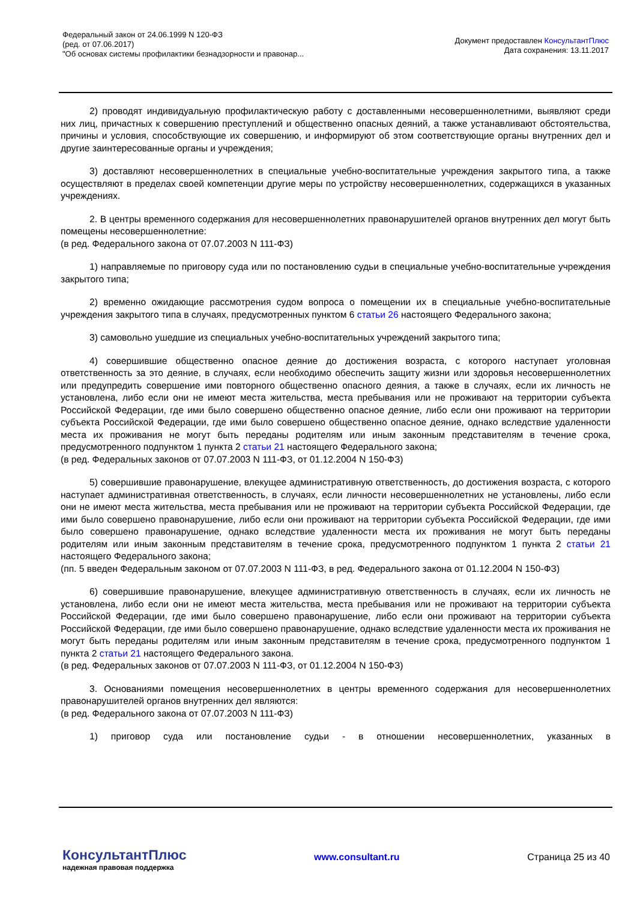Федеральный закон от 24.06.1999 N 120-ФЗ
(ред. от 07.06.2017)
"Об основах системы профилактики безнадзорности и правонар...
Документ предоставлен КонсультантПлюс
Дата сохранения: 13.11.2017
2) проводят индивидуальную профилактическую работу с доставленными несовершеннолетними, выявляют среди них лиц, причастных к совершению преступлений и общественно опасных деяний, а также устанавливают обстоятельства, причины и условия, способствующие их совершению, и информируют об этом соответствующие органы внутренних дел и другие заинтересованные органы и учреждения;
3) доставляют несовершеннолетних в специальные учебно-воспитательные учреждения закрытого типа, а также осуществляют в пределах своей компетенции другие меры по устройству несовершеннолетних, содержащихся в указанных учреждениях.
2. В центры временного содержания для несовершеннолетних правонарушителей органов внутренних дел могут быть помещены несовершеннолетние:
(в ред. Федерального закона от 07.07.2003 N 111-ФЗ)
1) направляемые по приговору суда или по постановлению судьи в специальные учебно-воспитательные учреждения закрытого типа;
2) временно ожидающие рассмотрения судом вопроса о помещении их в специальные учебно-воспитательные учреждения закрытого типа в случаях, предусмотренных пунктом 6 статьи 26 настоящего Федерального закона;
3) самовольно ушедшие из специальных учебно-воспитательных учреждений закрытого типа;
4) совершившие общественно опасное деяние до достижения возраста, с которого наступает уголовная ответственность за это деяние, в случаях, если необходимо обеспечить защиту жизни или здоровья несовершеннолетних или предупредить совершение ими повторного общественно опасного деяния, а также в случаях, если их личность не установлена, либо если они не имеют места жительства, места пребывания или не проживают на территории субъекта Российской Федерации, где ими было совершено общественно опасное деяние, либо если они проживают на территории субъекта Российской Федерации, где ими было совершено общественно опасное деяние, однако вследствие удаленности места их проживания не могут быть переданы родителям или иным законным представителям в течение срока, предусмотренного подпунктом 1 пункта 2 статьи 21 настоящего Федерального закона;
(в ред. Федеральных законов от 07.07.2003 N 111-ФЗ, от 01.12.2004 N 150-ФЗ)
5) совершившие правонарушение, влекущее административную ответственность, до достижения возраста, с которого наступает административная ответственность, в случаях, если личности несовершеннолетних не установлены, либо если они не имеют места жительства, места пребывания или не проживают на территории субъекта Российской Федерации, где ими было совершено правонарушение, либо если они проживают на территории субъекта Российской Федерации, где ими было совершено правонарушение, однако вследствие удаленности места их проживания не могут быть переданы родителям или иным законным представителям в течение срока, предусмотренного подпунктом 1 пункта 2 статьи 21 настоящего Федерального закона;
(пп. 5 введен Федеральным законом от 07.07.2003 N 111-ФЗ, в ред. Федерального закона от 01.12.2004 N 150-ФЗ)
6) совершившие правонарушение, влекущее административную ответственность в случаях, если их личность не установлена, либо если они не имеют места жительства, места пребывания или не проживают на территории субъекта Российской Федерации, где ими было совершено правонарушение, либо если они проживают на территории субъекта Российской Федерации, где ими было совершено правонарушение, однако вследствие удаленности места их проживания не могут быть переданы родителям или иным законным представителям в течение срока, предусмотренного подпунктом 1 пункта 2 статьи 21 настоящего Федерального закона.
(в ред. Федеральных законов от 07.07.2003 N 111-ФЗ, от 01.12.2004 N 150-ФЗ)
3. Основаниями помещения несовершеннолетних в центры временного содержания для несовершеннолетних правонарушителей органов внутренних дел являются:
(в ред. Федерального закона от 07.07.2003 N 111-ФЗ)
1) приговор суда или постановление судьи - в отношении несовершеннолетних, указанных в
КонсультантПлюс
надежная правовая поддержка
www.consultant.ru Страница 25 из 40